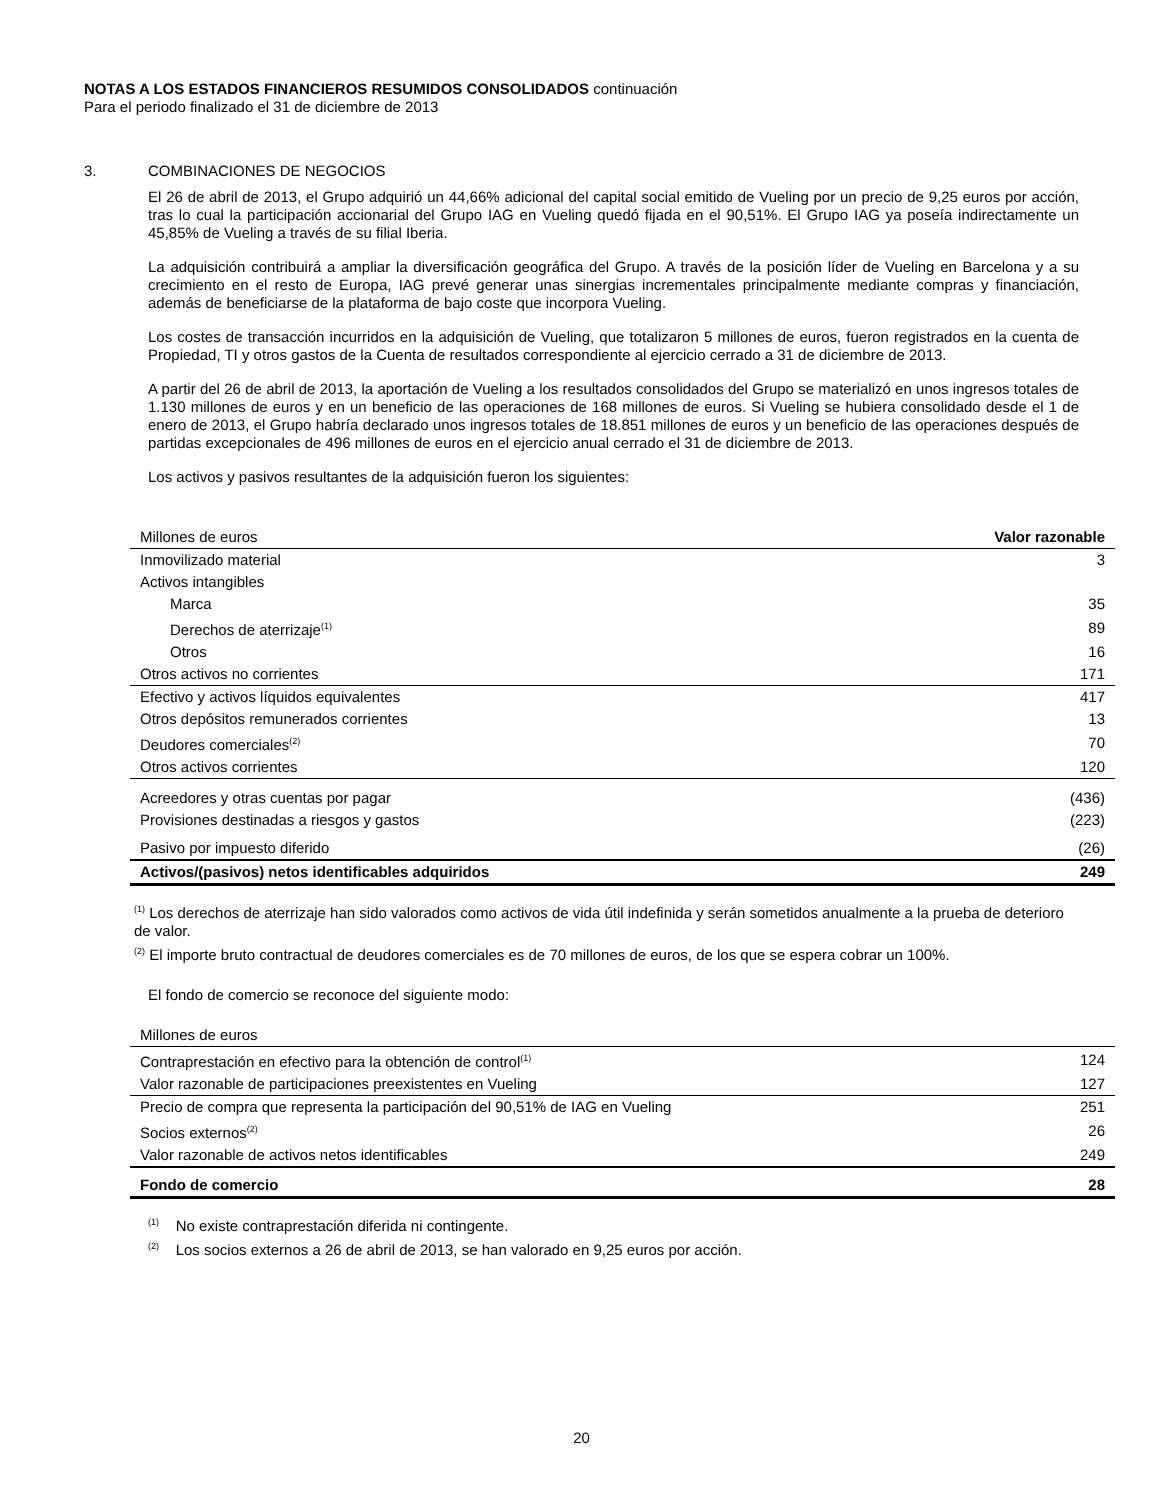NOTAS A LOS ESTADOS FINANCIEROS RESUMIDOS CONSOLIDADOS continuación
Para el periodo finalizado el 31 de diciembre de 2013
3. COMBINACIONES DE NEGOCIOS
El 26 de abril de 2013, el Grupo adquirió un 44,66% adicional del capital social emitido de Vueling por un precio de 9,25 euros por acción, tras lo cual la participación accionarial del Grupo IAG en Vueling quedó fijada en el 90,51%. El Grupo IAG ya poseía indirectamente un 45,85% de Vueling a través de su filial Iberia.
La adquisición contribuirá a ampliar la diversificación geográfica del Grupo. A través de la posición líder de Vueling en Barcelona y a su crecimiento en el resto de Europa, IAG prevé generar unas sinergias incrementales principalmente mediante compras y financiación, además de beneficiarse de la plataforma de bajo coste que incorpora Vueling.
Los costes de transacción incurridos en la adquisición de Vueling, que totalizaron 5 millones de euros, fueron registrados en la cuenta de Propiedad, TI y otros gastos de la Cuenta de resultados correspondiente al ejercicio cerrado a 31 de diciembre de 2013.
A partir del 26 de abril de 2013, la aportación de Vueling a los resultados consolidados del Grupo se materializó en unos ingresos totales de 1.130 millones de euros y en un beneficio de las operaciones de 168 millones de euros. Si Vueling se hubiera consolidado desde el 1 de enero de 2013, el Grupo habría declarado unos ingresos totales de 18.851 millones de euros y un beneficio de las operaciones después de partidas excepcionales de 496 millones de euros en el ejercicio anual cerrado el 31 de diciembre de 2013.
Los activos y pasivos resultantes de la adquisición fueron los siguientes:
| Millones de euros | Valor razonable |
| Inmovilizado material | 3 |
| Activos intangibles | |
| Marca | 35 |
| Derechos de aterrizaje<sup>(1)</sup> | 89 |
| Otros | 16 |
| Otros activos no corrientes | 171 |
| Efectivo y activos líquidos equivalentes | 417 |
| Otros depósitos remunerados corrientes | 13 |
| Deudores comerciales<sup>(2)</sup> | 70 |
| Otros activos corrientes | 120 |
| Acreedores y otras cuentas por pagar | (436) |
| Provisiones destinadas a riesgos y gastos | (223) |
| Pasivo por impuesto diferido | (26) |
| Activos/(pasivos) netos identificables adquiridos | 249 |
<sup>(1)</sup> Los derechos de aterrizaje han sido valorados como activos de vida útil indefinida y serán sometidos anualmente a la prueba de deterioro de valor.
<sup>(2)</sup> El importe bruto contractual de deudores comerciales es de 70 millones de euros, de los que se espera cobrar un 100%.
El fondo de comercio se reconoce del siguiente modo:
| Millones de euros | |
| Contraprestación en efectivo para la obtención de control<sup>(1)</sup> | 124 |
| Valor razonable de participaciones preexistentes en Vueling | 127 |
| Precio de compra que representa la participación del 90,51% de IAG en Vueling | 251 |
| Socios externos<sup>(2)</sup> | 26 |
| Valor razonable de activos netos identificables | 249 |
| Fondo de comercio | 28 |
<sup>(1)</sup> No existe contraprestación diferida ni contingente.
<sup>(2)</sup> Los socios externos a 26 de abril de 2013, se han valorado en 9,25 euros por acción.
20